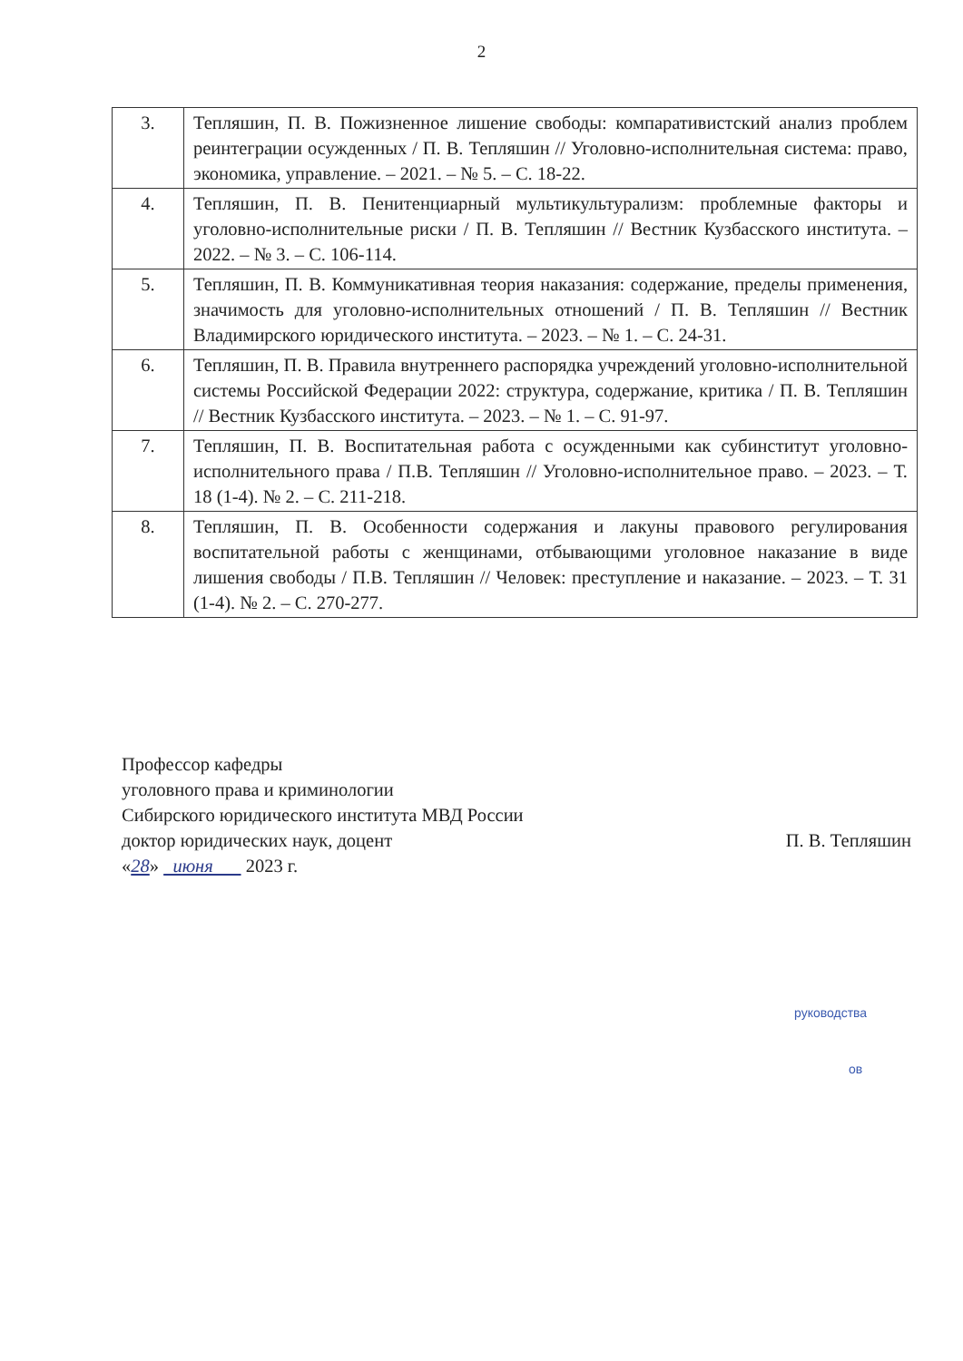2
| 3. | Тепляшин, П. В. Пожизненное лишение свободы: компаративистский анализ проблем реинтеграции осужденных / П. В. Тепляшин // Уголовно-исполнительная система: право, экономика, управление. – 2021. – № 5. – С. 18-22. |
| 4. | Тепляшин, П. В. Пенитенциарный мультикультурализм: проблемные факторы и уголовно-исполнительные риски / П. В. Тепляшин // Вестник Кузбасского института. – 2022. – № 3. – С. 106-114. |
| 5. | Тепляшин, П. В. Коммуникативная теория наказания: содержание, пределы применения, значимость для уголовно-исполнительных отношений / П. В. Тепляшин // Вестник Владимирского юридического института. – 2023. – № 1. – С. 24-31. |
| 6. | Тепляшин, П. В. Правила внутреннего распорядка учреждений уголовно-исполнительной системы Российской Федерации 2022: структура, содержание, критика / П. В. Тепляшин // Вестник Кузбасского института. – 2023. – № 1. – С. 91-97. |
| 7. | Тепляшин, П. В. Воспитательная работа с осужденными как субинститут уголовно-исполнительного права / П.В. Тепляшин // Уголовно-исполнительное право. – 2023. – Т. 18 (1-4). № 2. – С. 211-218. |
| 8. | Тепляшин, П. В. Особенности содержания и лакуны правового регулирования воспитательной работы с женщинами, отбывающими уголовное наказание в виде лишения свободы / П.В. Тепляшин // Человек: преступление и наказание. – 2023. – Т. 31 (1-4). № 2. – С. 270-277. |
Профессор кафедры
уголовного права и криминологии
Сибирского юридического института МВД России
доктор юридических наук, доцент П. В. Тепляшин
«28» июня 2023 г.
руководства
ов